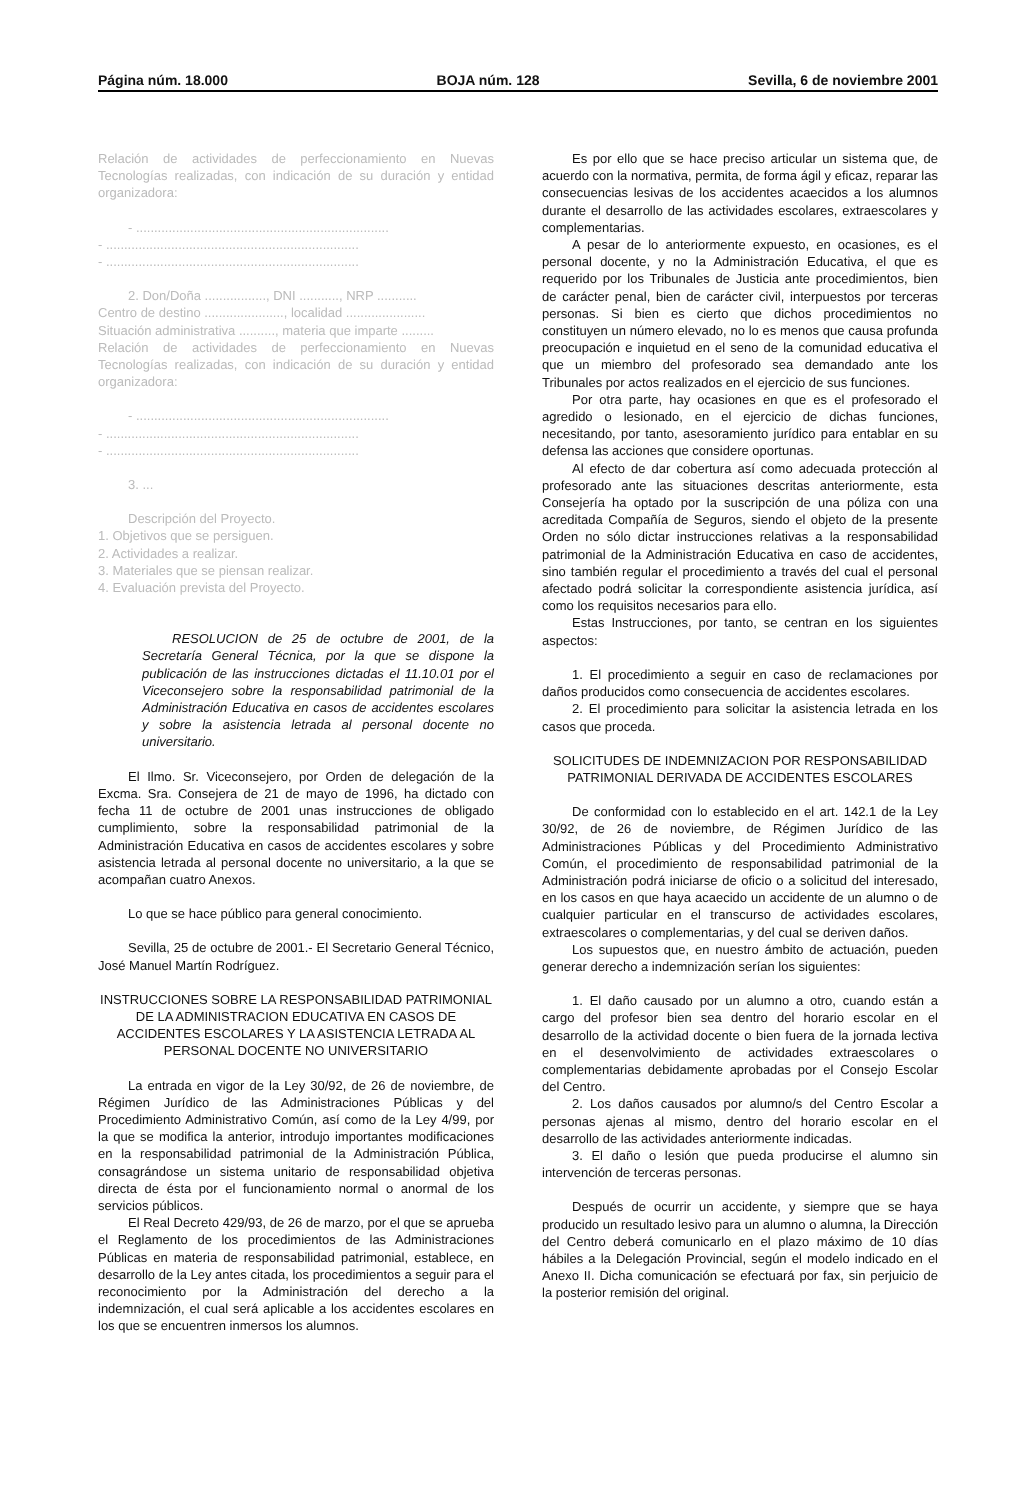Página núm. 18.000 BOJA núm. 128 Sevilla, 6 de noviembre 2001
Relación de actividades de perfeccionamiento en Nuevas Tecnologías realizadas, con indicación de su duración y entidad organizadora:
- ......................................................................
- ......................................................................
- ......................................................................
2. Don/Doña ................., DNI ..........., NRP ...........
Centro de destino ......................, localidad ......................
Situación administrativa .........., materia que imparte .........
Relación de actividades de perfeccionamiento en Nuevas Tecnologías realizadas, con indicación de su duración y entidad organizadora:
- ......................................................................
- ......................................................................
- ......................................................................
3. ...
Descripción del Proyecto.
1. Objetivos que se persiguen.
2. Actividades a realizar.
3. Materiales que se piensan realizar.
4. Evaluación prevista del Proyecto.
RESOLUCION de 25 de octubre de 2001, de la Secretaría General Técnica, por la que se dispone la publicación de las instrucciones dictadas el 11.10.01 por el Viceconsejero sobre la responsabilidad patrimonial de la Administración Educativa en casos de accidentes escolares y sobre la asistencia letrada al personal docente no universitario.
El Ilmo. Sr. Viceconsejero, por Orden de delegación de la Excma. Sra. Consejera de 21 de mayo de 1996, ha dictado con fecha 11 de octubre de 2001 unas instrucciones de obligado cumplimiento, sobre la responsabilidad patrimonial de la Administración Educativa en casos de accidentes escolares y sobre asistencia letrada al personal docente no universitario, a la que se acompañan cuatro Anexos.
Lo que se hace público para general conocimiento.
Sevilla, 25 de octubre de 2001.- El Secretario General Técnico, José Manuel Martín Rodríguez.
INSTRUCCIONES SOBRE LA RESPONSABILIDAD PATRIMONIAL DE LA ADMINISTRACION EDUCATIVA EN CASOS DE ACCIDENTES ESCOLARES Y LA ASISTENCIA LETRADA AL PERSONAL DOCENTE NO UNIVERSITARIO
La entrada en vigor de la Ley 30/92, de 26 de noviembre, de Régimen Jurídico de las Administraciones Públicas y del Procedimiento Administrativo Común, así como de la Ley 4/99, por la que se modifica la anterior, introdujo importantes modificaciones en la responsabilidad patrimonial de la Administración Pública, consagrándose un sistema unitario de responsabilidad objetiva directa de ésta por el funcionamiento normal o anormal de los servicios públicos.
El Real Decreto 429/93, de 26 de marzo, por el que se aprueba el Reglamento de los procedimientos de las Administraciones Públicas en materia de responsabilidad patrimonial, establece, en desarrollo de la Ley antes citada, los procedimientos a seguir para el reconocimiento por la Administración del derecho a la indemnización, el cual será aplicable a los accidentes escolares en los que se encuentren inmersos los alumnos.
Es por ello que se hace preciso articular un sistema que, de acuerdo con la normativa, permita, de forma ágil y eficaz, reparar las consecuencias lesivas de los accidentes acaecidos a los alumnos durante el desarrollo de las actividades escolares, extraescolares y complementarias.
A pesar de lo anteriormente expuesto, en ocasiones, es el personal docente, y no la Administración Educativa, el que es requerido por los Tribunales de Justicia ante procedimientos, bien de carácter penal, bien de carácter civil, interpuestos por terceras personas. Si bien es cierto que dichos procedimientos no constituyen un número elevado, no lo es menos que causa profunda preocupación e inquietud en el seno de la comunidad educativa el que un miembro del profesorado sea demandado ante los Tribunales por actos realizados en el ejercicio de sus funciones.
Por otra parte, hay ocasiones en que es el profesorado el agredido o lesionado, en el ejercicio de dichas funciones, necesitando, por tanto, asesoramiento jurídico para entablar en su defensa las acciones que considere oportunas.
Al efecto de dar cobertura así como adecuada protección al profesorado ante las situaciones descritas anteriormente, esta Consejería ha optado por la suscripción de una póliza con una acreditada Compañía de Seguros, siendo el objeto de la presente Orden no sólo dictar instrucciones relativas a la responsabilidad patrimonial de la Administración Educativa en caso de accidentes, sino también regular el procedimiento a través del cual el personal afectado podrá solicitar la correspondiente asistencia jurídica, así como los requisitos necesarios para ello.
Estas Instrucciones, por tanto, se centran en los siguientes aspectos:
1. El procedimiento a seguir en caso de reclamaciones por daños producidos como consecuencia de accidentes escolares.
2. El procedimiento para solicitar la asistencia letrada en los casos que proceda.
SOLICITUDES DE INDEMNIZACION POR RESPONSABILIDAD PATRIMONIAL DERIVADA DE ACCIDENTES ESCOLARES
De conformidad con lo establecido en el art. 142.1 de la Ley 30/92, de 26 de noviembre, de Régimen Jurídico de las Administraciones Públicas y del Procedimiento Administrativo Común, el procedimiento de responsabilidad patrimonial de la Administración podrá iniciarse de oficio o a solicitud del interesado, en los casos en que haya acaecido un accidente de un alumno o de cualquier particular en el transcurso de actividades escolares, extraescolares o complementarias, y del cual se deriven daños.
Los supuestos que, en nuestro ámbito de actuación, pueden generar derecho a indemnización serían los siguientes:
1. El daño causado por un alumno a otro, cuando están a cargo del profesor bien sea dentro del horario escolar en el desarrollo de la actividad docente o bien fuera de la jornada lectiva en el desenvolvimiento de actividades extraescolares o complementarias debidamente aprobadas por el Consejo Escolar del Centro.
2. Los daños causados por alumno/s del Centro Escolar a personas ajenas al mismo, dentro del horario escolar en el desarrollo de las actividades anteriormente indicadas.
3. El daño o lesión que pueda producirse el alumno sin intervención de terceras personas.
Después de ocurrir un accidente, y siempre que se haya producido un resultado lesivo para un alumno o alumna, la Dirección del Centro deberá comunicarlo en el plazo máximo de 10 días hábiles a la Delegación Provincial, según el modelo indicado en el Anexo II. Dicha comunicación se efectuará por fax, sin perjuicio de la posterior remisión del original.